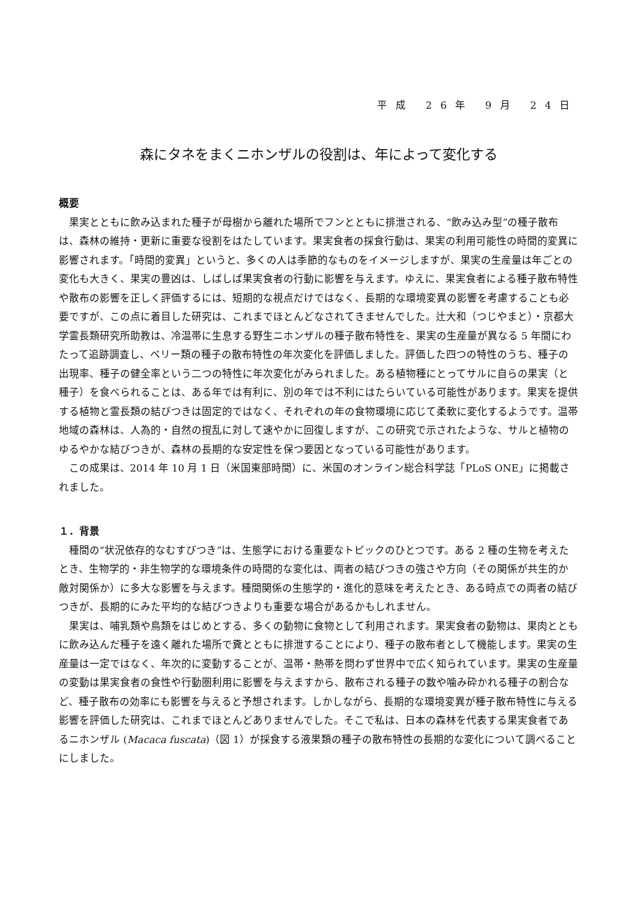平成 26年 9月 24日
森にタネをまくニホンザルの役割は、年によって変化する
概要
果実とともに飲み込まれた種子が母樹から離れた場所でフンとともに排泄される、“飲み込み型”の種子散布は、森林の維持・更新に重要な役割をはたしています。果実食者の採食行動は、果実の利用可能性の時間的変異に影響されます。「時間的変異」というと、多くの人は季節的なものをイメージしますが、果実の生産量は年ごとの変化も大きく、果実の豊凶は、しばしば果実食者の行動に影響を与えます。ゆえに、果実食者による種子散布特性や散布の影響を正しく評価するには、短期的な視点だけではなく、長期的な環境変異の影響を考慮することも必要ですが、この点に着目した研究は、これまでほとんどなされてきませんでした。辻大和（つじやまと）・京都大学霊長類研究所助教は、冷温帯に生息する野生ニホンザルの種子散布特性を、果実の生産量が異なる 5 年間にわたって追跡調査し、ベリー類の種子の散布特性の年次変化を評価しました。評価した四つの特性のうち、種子の出現率、種子の健全率という二つの特性に年次変化がみられました。ある植物種にとってサルに自らの果実（と種子）を食べられることは、ある年では有利に、別の年では不利にはたらいている可能性があります。果実を提供する植物と霊長類の結びつきは固定的ではなく、それぞれの年の食物環境に応じて柔軟に変化するようです。温帯地域の森林は、人為的・自然の撹乱に対して速やかに回復しますが、この研究で示されたような、サルと植物のゆるやかな結びつきが、森林の長期的な安定性を保つ要因となっている可能性があります。
この成果は、2014 年 10 月 1 日（米国東部時間）に、米国のオンライン総合科学誌「PLoS ONE」に掲載されました。
１．背景
種間の“状況依存的なむすびつき”は、生態学における重要なトピックのひとつです。ある 2 種の生物を考えたとき、生物学的・非生物学的な環境条件の時間的な変化は、両者の結びつきの強さや方向（その関係が共生的か敵対関係か）に多大な影響を与えます。種間関係の生態学的・進化的意味を考えたとき、ある時点での両者の結びつきが、長期的にみた平均的な結びつきよりも重要な場合があるかもしれません。
果実は、哺乳類や鳥類をはじめとする、多くの動物に食物として利用されます。果実食者の動物は、果肉とともに飲み込んだ種子を遠く離れた場所で糞とともに排泄することにより、種子の散布者として機能します。果実の生産量は一定ではなく、年次的に変動することが、温帯・熱帯を問わず世界中で広く知られています。果実の生産量の変動は果実食者の食性や行動圏利用に影響を与えますから、散布される種子の数や噛み砕かれる種子の割合など、種子散布の効率にも影響を与えると予想されます。しかしながら、長期的な環境変異が種子散布特性に与える影響を評価した研究は、これまでほとんどありませんでした。そこで私は、日本の森林を代表する果実食者であるニホンザル (Macaca fuscata)（図 1）が採食する液果類の種子の散布特性の長期的な変化について調べることにしました。